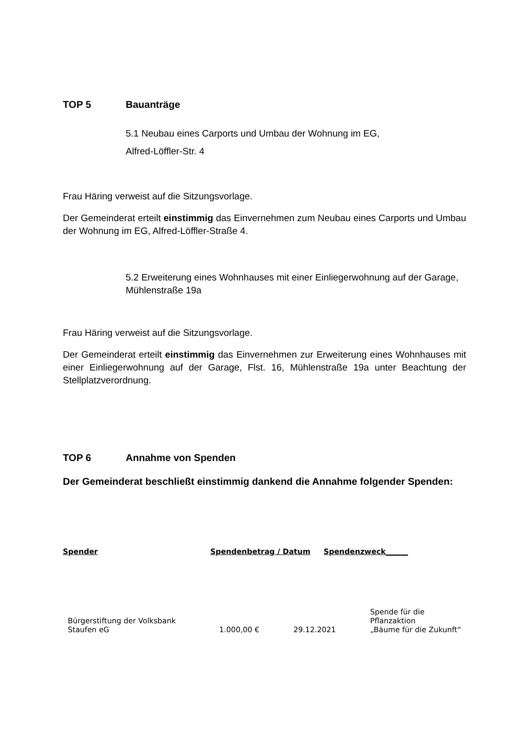TOP 5 Bauanträge
5.1 Neubau eines Carports und Umbau der Wohnung im EG,
Alfred-Löffler-Str. 4
Frau Häring verweist auf die Sitzungsvorlage.
Der Gemeinderat erteilt einstimmig das Einvernehmen zum Neubau eines Carports und Umbau der Wohnung im EG, Alfred-Löffler-Straße 4.
5.2 Erweiterung eines Wohnhauses mit einer Einliegerwohnung auf der Garage, Mühlenstraße 19a
Frau Häring verweist auf die Sitzungsvorlage.
Der Gemeinderat erteilt einstimmig das Einvernehmen zur Erweiterung eines Wohnhauses mit einer Einliegerwohnung auf der Garage, Flst. 16, Mühlenstraße 19a unter Beachtung der Stellplatzverordnung.
TOP 6 Annahme von Spenden
Der Gemeinderat beschließt einstimmig dankend die Annahme folgender Spenden:
| Spender | Spendenbetrag / Datum | Spendenzweck______ |
| --- | --- | --- |
| Bürgerstiftung der Volksbank Staufen eG | 1.000,00 € | 29.12.2021 | Spende für die Pflanzaktion „Bäume für die Zukunft“ |